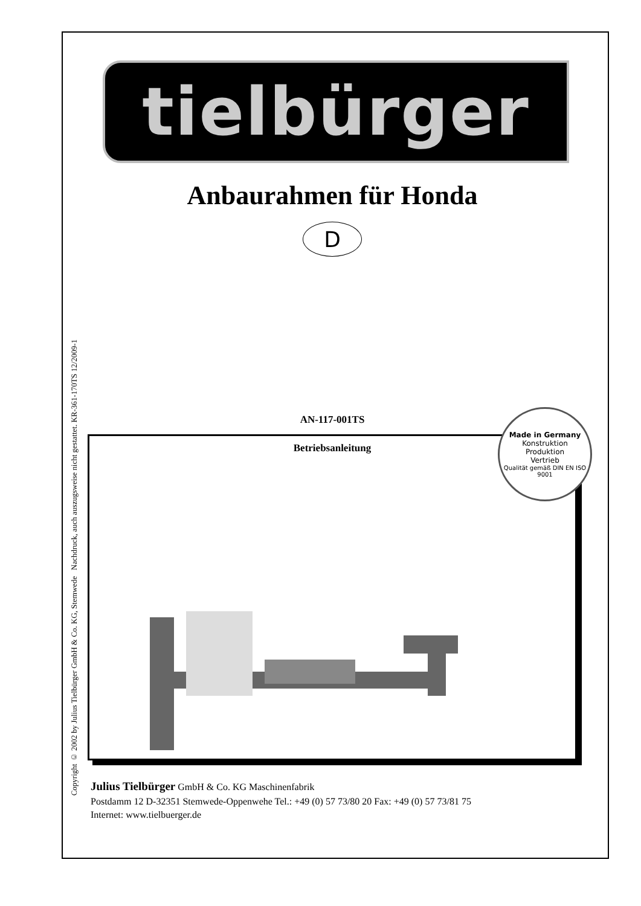Copyright © 2002 by Julius Tielbürger GmbH & Co. KG, Stemwede Nachdruck, auch auszugsweise nicht gestattet. KR-361-170TS 12/2009-1
tielbürger
Anbaurahmen für Honda
D
AN-117-001TS
Betriebsanleitung
Made in Germany
Konstruktion
Produktion
Vertrieb
Qualität gemäß DIN EN ISO 9001
Julius Tielbürger GmbH & Co. KG Maschinenfabrik
Postdamm 12 D-32351 Stemwede-Oppenwehe Tel.: +49 (0) 57 73/80 20 Fax: +49 (0) 57 73/81 75
Internet: www.tielbuerger.de